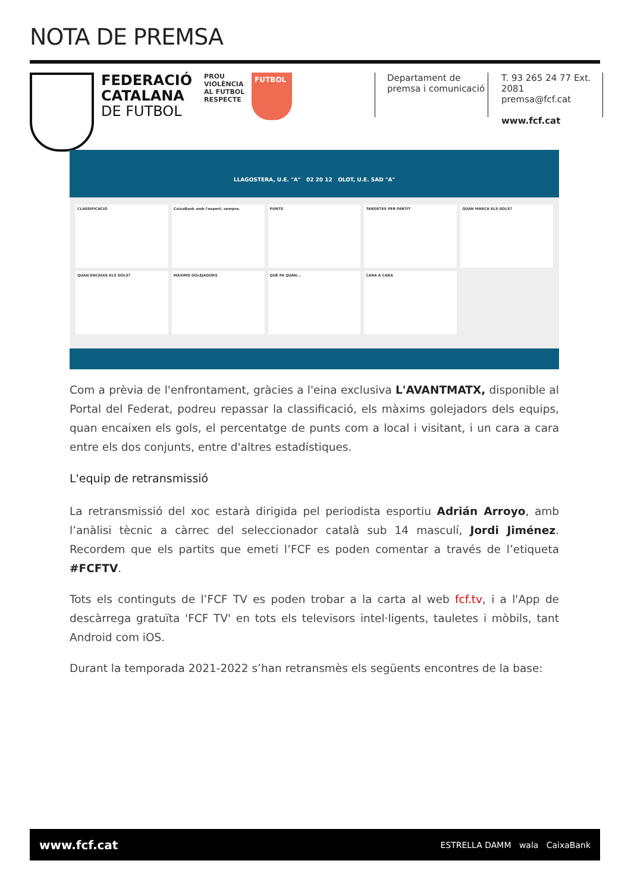NOTA DE PREMSA
FEDERACIÓ
CATALANA
DE FUTBOL
PROU VIOLÈNCIA AL FUTBOL
RESPECTE
FUTBOL
Departament de
premsa i comunicació
T. 93 265 24 77 Ext. 2081
premsa@fcf.cat
www.fcf.cat
LLAGOSTERA, U.E. "A" 02 20 12 OLOT, U.E. SAD "A"
CLASSIFICACIÓ
CaixaBank amb l'esport, sempre.
PUNTS
TARGETES PER PARTIT
QUAN MARCA ELS GOLS?
QUAN ENCAIXA ELS GOLS?
MÀXIMS GOLEJADORS
QUÈ FA QUAN...
CARA A CARA
Com a prèvia de l'enfrontament, gràcies a l'eina exclusiva L'AVANTMATX, disponible al Portal del Federat, podreu repassar la classificació, els màxims golejadors dels equips, quan encaixen els gols, el percentatge de punts com a local i visitant, i un cara a cara entre els dos conjunts, entre d'altres estadístiques.
L'equip de retransmissió
La retransmissió del xoc estarà dirigida pel periodista esportiu Adrián Arroyo, amb l’anàlisi tècnic a càrrec del seleccionador català sub 14 masculí, Jordi Jiménez. Recordem que els partits que emeti l’FCF es poden comentar a través de l’etiqueta #FCFTV.
Tots els continguts de l’FCF TV es poden trobar a la carta al web fcf.tv, i a l'App de descàrrega gratuïta 'FCF TV' en tots els televisors intel·ligents, tauletes i mòbils, tant Android com iOS.
Durant la temporada 2021-2022 s’han retransmès els següents encontres de la base:
www.fcf.cat ESTRELLA DAMM wala CaixaBank